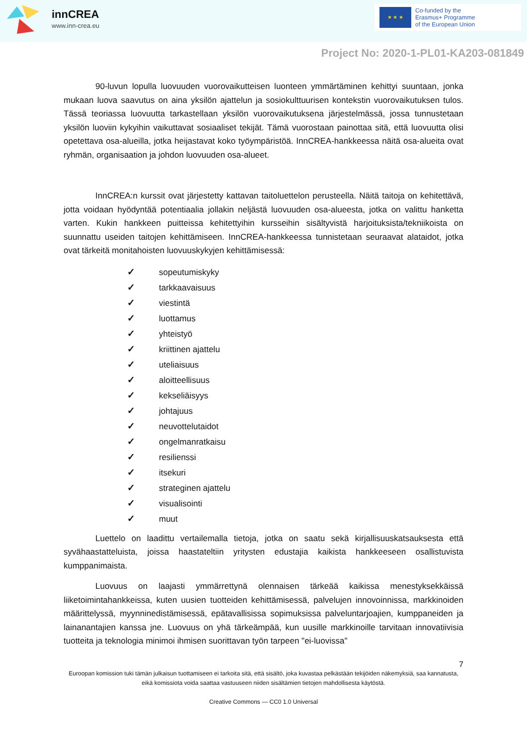innCREA
www.inn-crea.eu
★ ★ ★
Co-funded by the
Erasmus+ Programme
of the European Union
Project No: 2020-1-PL01-KA203-081849
90-luvun lopulla luovuuden vuorovaikutteisen luonteen ymmärtäminen kehittyi suuntaan, jonka mukaan luova saavutus on aina yksilön ajattelun ja sosiokulttuurisen kontekstin vuorovaikutuksen tulos. Tässä teoriassa luovuutta tarkastellaan yksilön vuorovaikutuksena järjestelmässä, jossa tunnustetaan yksilön luoviin kykyihin vaikuttavat sosiaaliset tekijät. Tämä vuorostaan painottaa sitä, että luovuutta olisi opetettava osa-alueilla, jotka heijastavat koko työympäristöä. InnCREA-hankkeessa näitä osa-alueita ovat ryhmän, organisaation ja johdon luovuuden osa-alueet.
InnCREA:n kurssit ovat järjestetty kattavan taitoluettelon perusteella. Näitä taitoja on kehitettävä, jotta voidaan hyödyntää potentiaalia jollakin neljästä luovuuden osa-alueesta, jotka on valittu hanketta varten. Kukin hankkeen puitteissa kehitettyihin kursseihin sisältyvistä harjoituksista/tekniikoista on suunnattu useiden taitojen kehittämiseen. InnCREA-hankkeessa tunnistetaan seuraavat alataidot, jotka ovat tärkeitä monitahoisten luovuuskykyjen kehittämisessä:
✓ sopeutumiskyky
✓ tarkkaavaisuus
✓ viestintä
✓ luottamus
✓ yhteistyö
✓ kriittinen ajattelu
✓ uteliaisuus
✓ aloitteellisuus
✓ kekseliäisyys
✓ johtajuus
✓ neuvottelutaidot
✓ ongelmanratkaisu
✓ resilienssi
✓ itsekuri
✓ strateginen ajattelu
✓ visualisointi
✓ muut
Luettelo on laadittu vertailemalla tietoja, jotka on saatu sekä kirjallisuuskatsauksesta että syvähaastatteluista, joissa haastateltiin yritysten edustajia kaikista hankkeeseen osallistuvista kumppanimaista.
Luovuus on laajasti ymmärrettynä olennaisen tärkeää kaikissa menestyksekkäissä liiketoimintahankkeissa, kuten uusien tuotteiden kehittämisessä, palvelujen innovoinnissa, markkinoiden määrittelyssä, myynninedistämisessä, epätavallisissa sopimuksissa palveluntarjoajien, kumppaneiden ja lainanantajien kanssa jne. Luovuus on yhä tärkeämpää, kun uusille markkinoille tarvitaan innovatiivisia tuotteita ja teknologia minimoi ihmisen suorittavan työn tarpeen "ei-luovissa"
7
Euroopan komission tuki tämän julkaisun tuottamiseen ei tarkoita sitä, että sisältö, joka kuvastaa pelkästään tekijöiden näkemyksiä, saa kannatusta, eikä komissiota voida saattaa vastuuseen niiden sisältämien tietojen mahdollisesta käytöstä.
Creative Commons — CC0 1.0 Universal